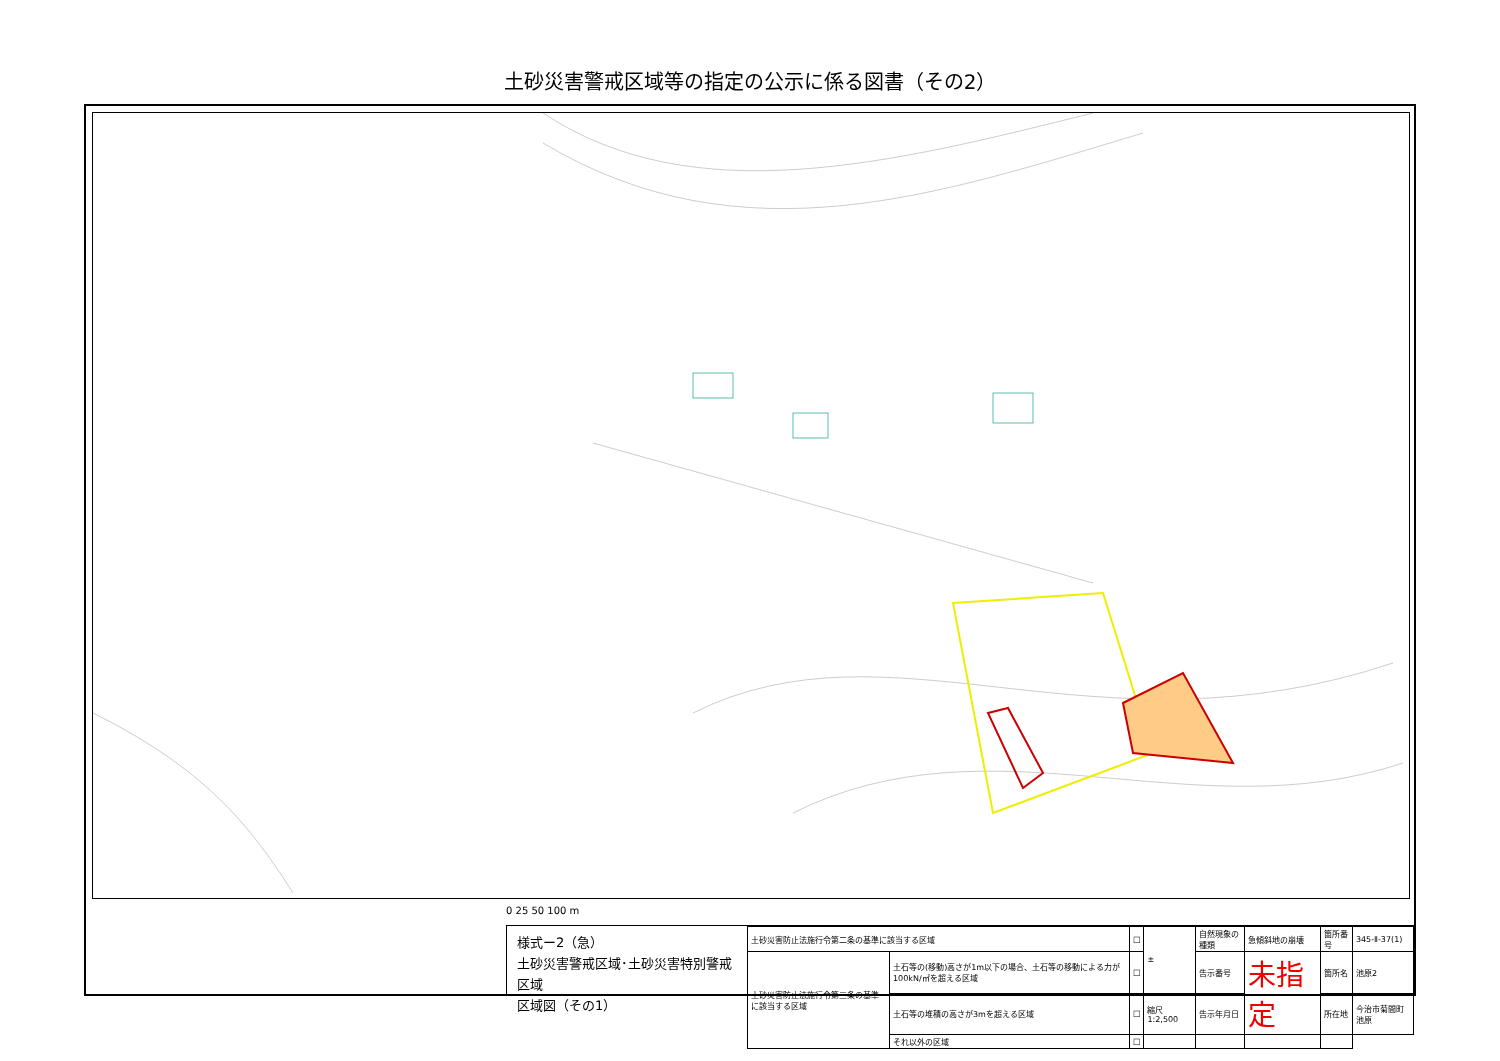土砂災害警戒区域等の指定の公示に係る図書（その2）
0 25 50 100 m
様式ー2（急）
土砂災害警戒区域･土砂災害特別警戒区域
区域図（その1）
| 土砂災害防止法施行令第二条の基準に該当する区域 | | □ | ± | 自然現象の種類 | 急傾斜地の崩壊 | 箇所番号 | 345-Ⅱ-37(1) |
| 土砂災害防止法施行令第三条の基準に該当する区域 | 土石等の(移動)高さが1m以下の場合、土石等の移動による力が100kN/㎡を超える区域 | □ | | 告示番号 | 未指定 | 箇所名 | 池原2 |
| | 土石等の堆積の高さが3mを超える区域 | □ | 縮尺 1:2,500 | 告示年月日 | | 所在地 | 今治市菊間町池原 |
| | それ以外の区域 | □ | | | | | |